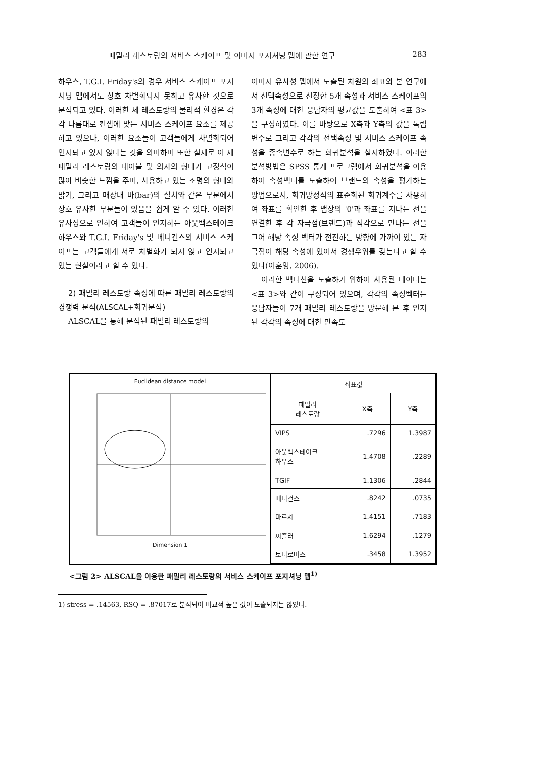패밀리 레스토랑의 서비스 스케이프 및 이미지 포지셔닝 맵에 관한 연구 283
하우스, T.G.I. Friday's의 경우 서비스 스케이프 포지셔닝 맵에서도 상호 차별화되지 못하고 유사한 것으로 분석되고 있다. 이러한 세 레스토랑의 물리적 환경은 각각 나름대로 컨셉에 맞는 서비스 스케이프 요소를 제공하고 있으나, 이러한 요소들이 고객들에게 차별화되어 인지되고 있지 않다는 것을 의미하며 또한 실제로 이 세 패밀리 레스토랑의 테이블 및 의자의 형태가 고정식이 많아 비슷한 느낌을 주며, 사용하고 있는 조명의 형태와 밝기, 그리고 매장내 바(bar)의 설치와 같은 부분에서 상호 유사한 부분들이 있음을 쉽게 알 수 있다. 이러한 유사성으로 인하여 고객들이 인지하는 아웃백스테이크하우스와 T.G.I. Friday's 및 베니건스의 서비스 스케이프는 고객들에게 서로 차별화가 되지 않고 인지되고 있는 현실이라고 할 수 있다.
2) 패밀리 레스토랑 속성에 따른 패밀리 레스토랑의 경쟁력 분석(ALSCAL+회귀분석)
ALSCAL을 통해 분석된 패밀리 레스토랑의
이미지 유사성 맵에서 도출된 차원의 좌표와 본 연구에서 선택속성으로 선정한 5개 속성과 서비스 스케이프의 3개 속성에 대한 응답자의 평균값을 도출하여 <표 3>을 구성하였다. 이를 바탕으로 X축과 Y축의 값을 독립변수로 그리고 각각의 선택속성 및 서비스 스케이프 속성을 종속변수로 하는 회귀분석을 실시하였다. 이러한 분석방법은 SPSS 통계 프로그램에서 회귀분석을 이용하여 속성벡터를 도출하여 브랜드의 속성을 평가하는 방법으로서, 회귀방정식의 표준화된 회귀계수를 사용하여 좌표를 확인한 후 맵상의 '0'과 좌표를 지나는 선을 연결한 후 각 자극점(브랜드)과 직각으로 만나는 선을 그어 해당 속성 벡터가 전진하는 방향에 가까이 있는 자극점이 해당 속성에 있어서 경쟁우위를 갖는다고 할 수 있다(이훈영, 2006).
이러한 벡터선을 도출하기 위하여 사용된 데이터는 <표 3>와 같이 구성되어 있으며, 각각의 속성벡터는 응답자들이 7개 패밀리 레스토랑을 방문해 본 후 인지된 각각의 속성에 대한 만족도
Euclidean distance model
Dimension 1
| 좌표값 | | |
| --- | --- | --- |
| 패밀리 레스토랑 | X축 | Y축 |
| VIPS | .7296 | 1.3987 |
| 아웃백스테이크 하우스 | 1.4708 | .2289 |
| TGIF | 1.1306 | .2844 |
| 베니건스 | .8242 | .0735 |
| 마르셰 | 1.4151 | .7183 |
| 씨즐러 | 1.6294 | .1279 |
| 토니로마스 | .3458 | 1.3952 |
<그림 2> ALSCAL을 이용한 패밀리 레스토랑의 서비스 스케이프 포지셔닝 맵<sup>1)</sup>
1) stress = .14563, RSQ = .87017로 분석되어 비교적 높은 값이 도출되지는 않았다.